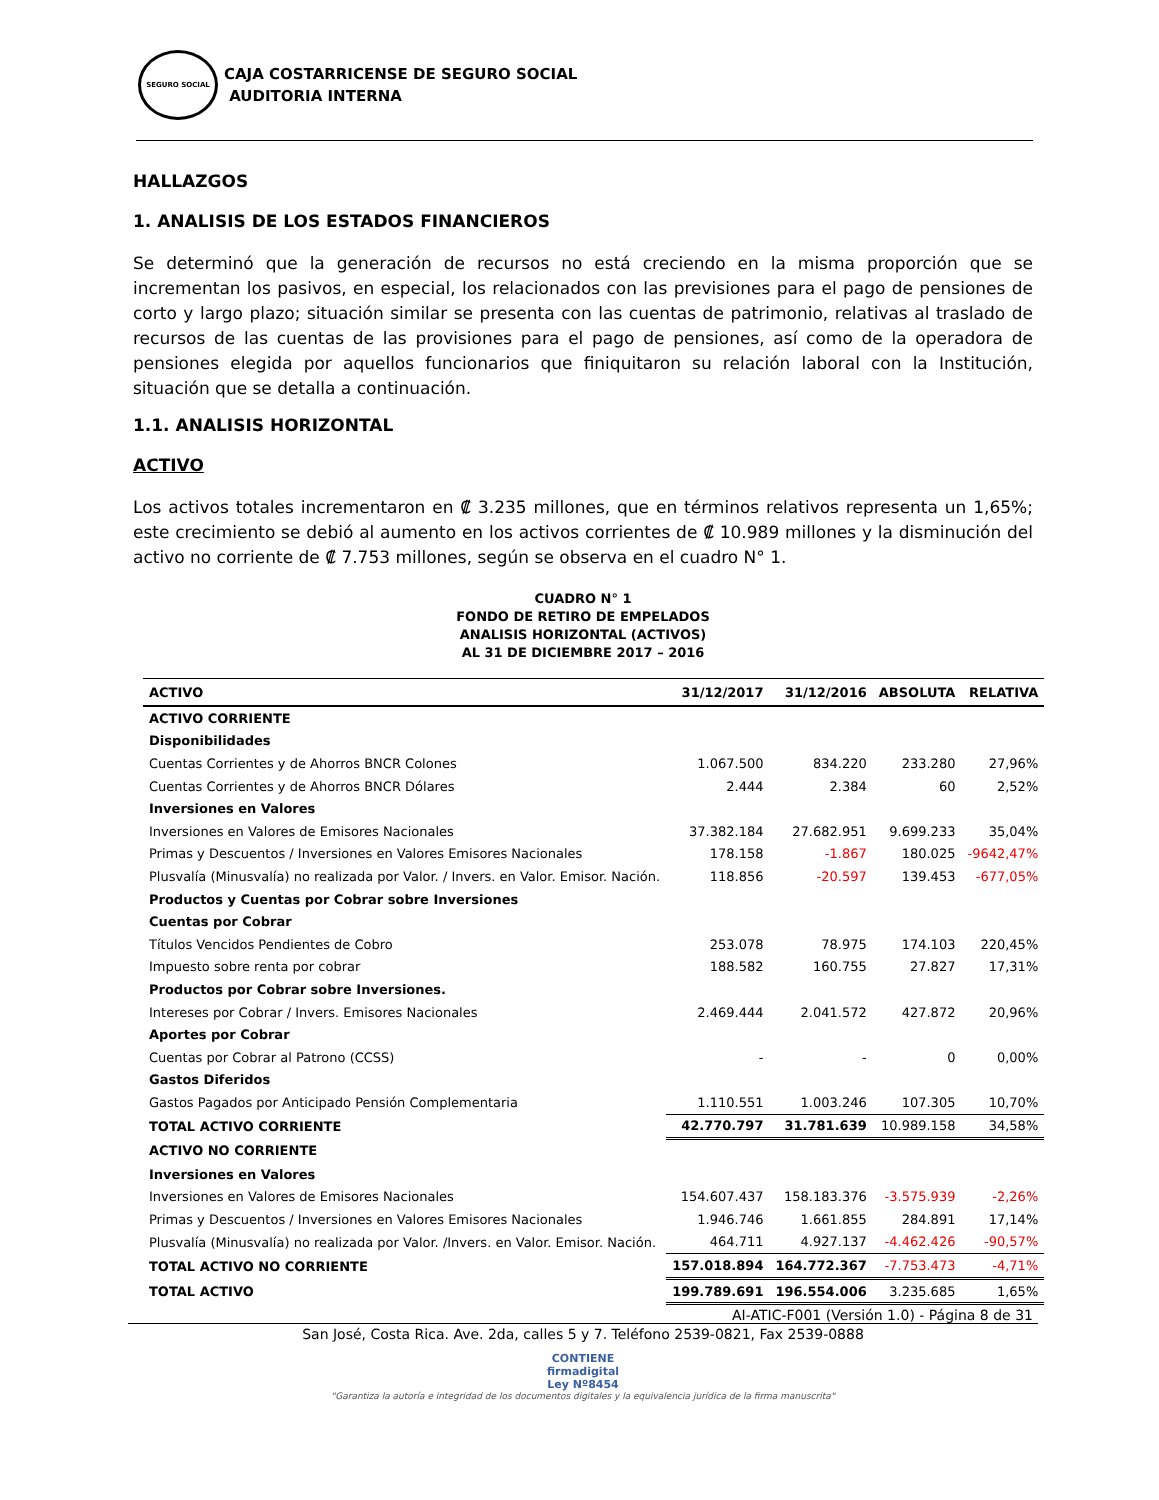SEGURO SOCIAL
CAJA COSTARRICENSE DE SEGURO SOCIAL
AUDITORIA INTERNA
HALLAZGOS
1. ANALISIS DE LOS ESTADOS FINANCIEROS
Se determinó que la generación de recursos no está creciendo en la misma proporción que se incrementan los pasivos, en especial, los relacionados con las previsiones para el pago de pensiones de corto y largo plazo; situación similar se presenta con las cuentas de patrimonio, relativas al traslado de recursos de las cuentas de las provisiones para el pago de pensiones, así como de la operadora de pensiones elegida por aquellos funcionarios que finiquitaron su relación laboral con la Institución, situación que se detalla a continuación.
1.1. ANALISIS HORIZONTAL
ACTIVO
Los activos totales incrementaron en ₡ 3.235 millones, que en términos relativos representa un 1,65%; este crecimiento se debió al aumento en los activos corrientes de ₡ 10.989 millones y la disminución del activo no corriente de ₡ 7.753 millones, según se observa en el cuadro N° 1.
CUADRO N° 1
FONDO DE RETIRO DE EMPELADOS
ANALISIS HORIZONTAL (ACTIVOS)
AL 31 DE DICIEMBRE 2017 – 2016
| ACTIVO | 31/12/2017 | 31/12/2016 | ABSOLUTA | RELATIVA |
| --- | --- | --- | --- | --- |
| ACTIVO CORRIENTE | | | | |
| Disponibilidades | | | | |
| Cuentas Corrientes y de Ahorros BNCR Colones | 1.067.500 | 834.220 | 233.280 | 27,96% |
| Cuentas Corrientes y de Ahorros BNCR Dólares | 2.444 | 2.384 | 60 | 2,52% |
| Inversiones en Valores | | | | |
| Inversiones en Valores de Emisores Nacionales | 37.382.184 | 27.682.951 | 9.699.233 | 35,04% |
| Primas y Descuentos / Inversiones en Valores Emisores Nacionales | 178.158 | -1.867 | 180.025 | -9642,47% |
| Plusvalía (Minusvalía) no realizada por Valor. / Invers. en Valor. Emisor. Nación. | 118.856 | -20.597 | 139.453 | -677,05% |
| Productos y Cuentas por Cobrar sobre Inversiones | | | | |
| Cuentas por Cobrar | | | | |
| Títulos Vencidos Pendientes de Cobro | 253.078 | 78.975 | 174.103 | 220,45% |
| Impuesto sobre renta por cobrar | 188.582 | 160.755 | 27.827 | 17,31% |
| Productos por Cobrar sobre Inversiones. | | | | |
| Intereses por Cobrar / Invers. Emisores Nacionales | 2.469.444 | 2.041.572 | 427.872 | 20,96% |
| Aportes por Cobrar | | | | |
| Cuentas por Cobrar al Patrono (CCSS) | - | - | 0 | 0,00% |
| Gastos Diferidos | | | | |
| Gastos Pagados por Anticipado Pensión Complementaria | 1.110.551 | 1.003.246 | 107.305 | 10,70% |
| TOTAL ACTIVO CORRIENTE | 42.770.797 | 31.781.639 | 10.989.158 | 34,58% |
| ACTIVO NO CORRIENTE | | | | |
| Inversiones en Valores | | | | |
| Inversiones en Valores de Emisores Nacionales | 154.607.437 | 158.183.376 | -3.575.939 | -2,26% |
| Primas y Descuentos / Inversiones en Valores Emisores Nacionales | 1.946.746 | 1.661.855 | 284.891 | 17,14% |
| Plusvalía (Minusvalía) no realizada por Valor. /Invers. en Valor. Emisor. Nación. | 464.711 | 4.927.137 | -4.462.426 | -90,57% |
| TOTAL ACTIVO NO CORRIENTE | 157.018.894 | 164.772.367 | -7.753.473 | -4,71% |
| TOTAL ACTIVO | 199.789.691 | 196.554.006 | 3.235.685 | 1,65% |
AI-ATIC-F001 (Versión 1.0) - Página 8 de 31
San José, Costa Rica. Ave. 2da, calles 5 y 7. Teléfono 2539-0821, Fax 2539-0888
CONTIENE
firmadigital
Ley Nº8454
"Garantiza la autoría e integridad de los documentos digitales y la equivalencia jurídica de la firma manuscrita"